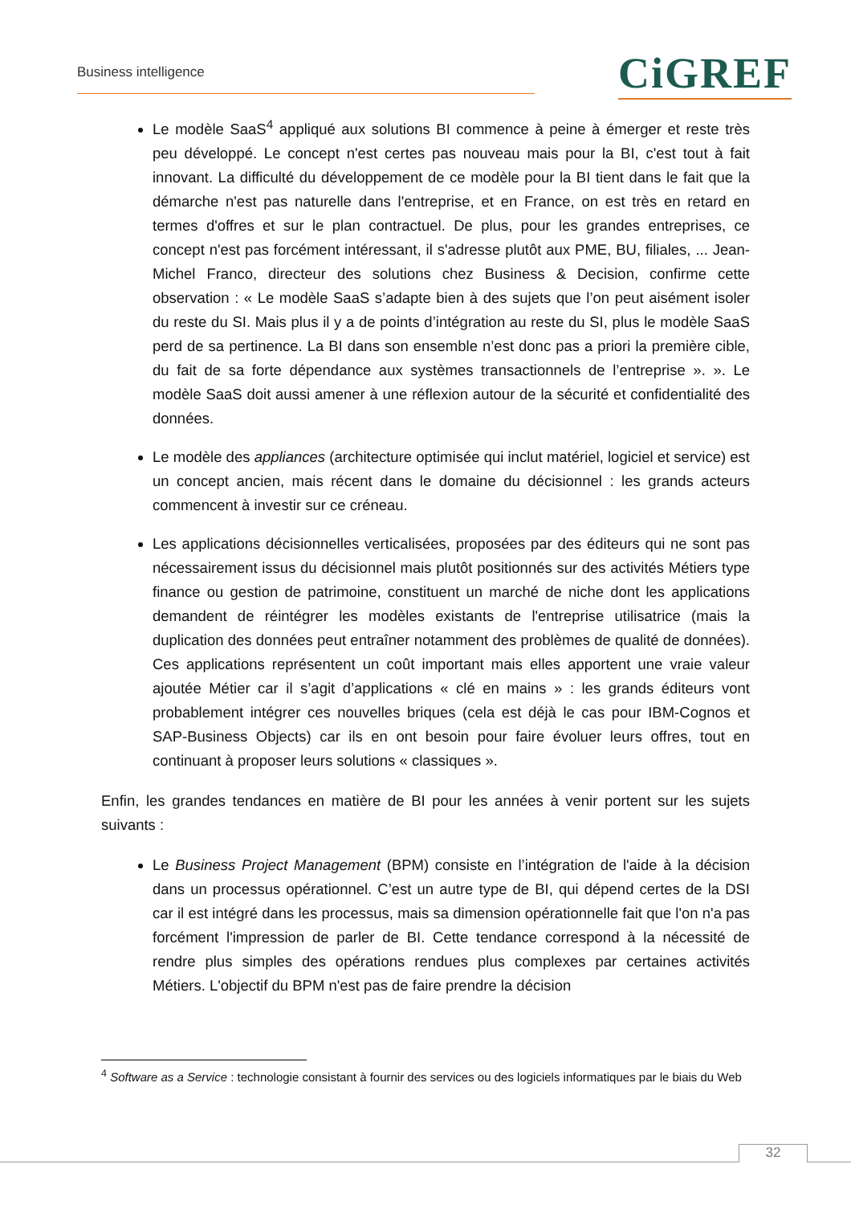Business intelligence CiGREF
Le modèle SaaS<sup>4</sup> appliqué aux solutions BI commence à peine à émerger et reste très peu développé. Le concept n'est certes pas nouveau mais pour la BI, c'est tout à fait innovant. La difficulté du développement de ce modèle pour la BI tient dans le fait que la démarche n'est pas naturelle dans l'entreprise, et en France, on est très en retard en termes d'offres et sur le plan contractuel. De plus, pour les grandes entreprises, ce concept n'est pas forcément intéressant, il s'adresse plutôt aux PME, BU, filiales, ... Jean-Michel Franco, directeur des solutions chez Business & Decision, confirme cette observation : « Le modèle SaaS s’adapte bien à des sujets que l’on peut aisément isoler du reste du SI. Mais plus il y a de points d’intégration au reste du SI, plus le modèle SaaS perd de sa pertinence. La BI dans son ensemble n’est donc pas a priori la première cible, du fait de sa forte dépendance aux systèmes transactionnels de l’entreprise ». ». Le modèle SaaS doit aussi amener à une réflexion autour de la sécurité et confidentialité des données.
Le modèle des appliances (architecture optimisée qui inclut matériel, logiciel et service) est un concept ancien, mais récent dans le domaine du décisionnel : les grands acteurs commencent à investir sur ce créneau.
Les applications décisionnelles verticalisées, proposées par des éditeurs qui ne sont pas nécessairement issus du décisionnel mais plutôt positionnés sur des activités Métiers type finance ou gestion de patrimoine, constituent un marché de niche dont les applications demandent de réintégrer les modèles existants de l'entreprise utilisatrice (mais la duplication des données peut entraîner notamment des problèmes de qualité de données). Ces applications représentent un coût important mais elles apportent une vraie valeur ajoutée Métier car il s’agit d’applications « clé en mains » : les grands éditeurs vont probablement intégrer ces nouvelles briques (cela est déjà le cas pour IBM-Cognos et SAP-Business Objects) car ils en ont besoin pour faire évoluer leurs offres, tout en continuant à proposer leurs solutions « classiques ».
Enfin, les grandes tendances en matière de BI pour les années à venir portent sur les sujets suivants :
Le Business Project Management (BPM) consiste en l’intégration de l'aide à la décision dans un processus opérationnel. C’est un autre type de BI, qui dépend certes de la DSI car il est intégré dans les processus, mais sa dimension opérationnelle fait que l'on n'a pas forcément l'impression de parler de BI. Cette tendance correspond à la nécessité de rendre plus simples des opérations rendues plus complexes par certaines activités Métiers. L'objectif du BPM n'est pas de faire prendre la décision
<sup>4</sup> Software as a Service : technologie consistant à fournir des services ou des logiciels informatiques par le biais du Web
32